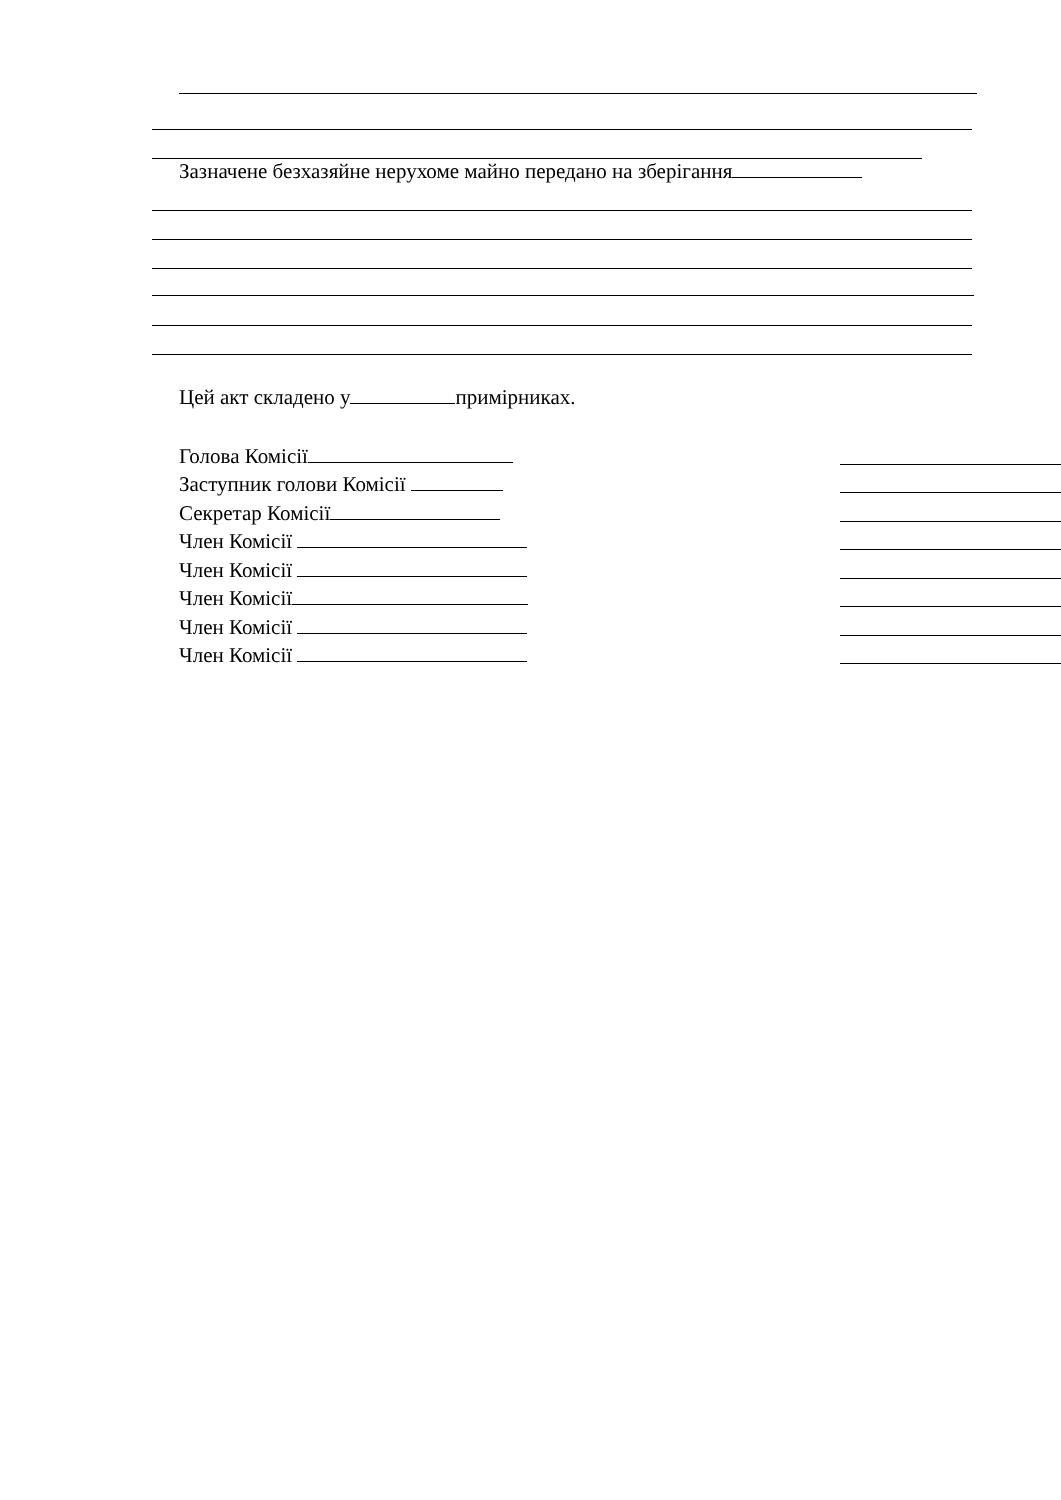Зазначене безхазяйне нерухоме майно передано на зберігання
Цей акт складено у примірниках.
Голова Комісії
Заступник голови Комісії
Секретар Комісії
Член Комісії
Член Комісії
Член Комісії
Член Комісії
Член Комісії